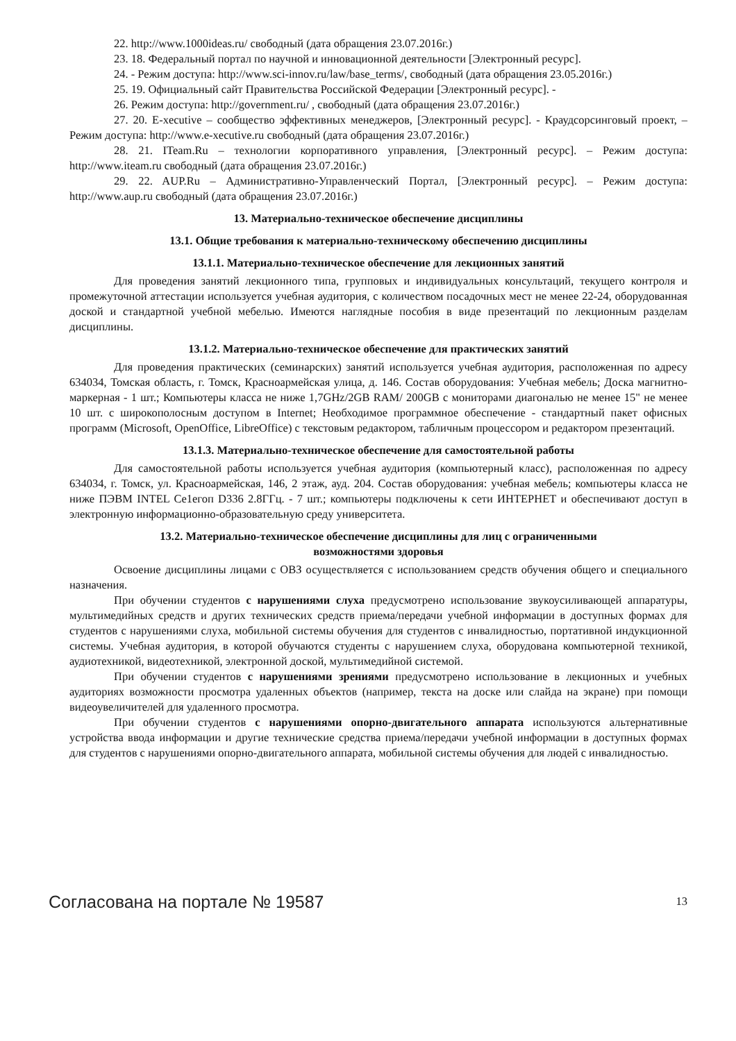22. http://www.1000ideas.ru/ свободный (дата обращения 23.07.2016г.)
23. 18. Федеральный портал по научной и инновационной деятельности [Электронный ресурс].
24. - Режим доступа: http://www.sci-innov.ru/law/base_terms/, свободный (дата обращения 23.05.2016г.)
25. 19. Официальный сайт Правительства Российской Федерации [Электронный ресурс]. -
26. Режим доступа: http://government.ru/ , свободный (дата обращения 23.07.2016г.)
27. 20. E-xecutive – сообщество эффективных менеджеров, [Электронный ресурс]. - Краудсорсинговый проект, – Режим доступа: http://www.e-xecutive.ru свободный (дата обращения 23.07.2016г.)
28. 21. ITeam.Ru – технологии корпоративного управления, [Электронный ресурс]. – Режим доступа: http://www.iteam.ru свободный (дата обращения 23.07.2016г.)
29. 22. AUP.Ru – Административно-Управленческий Портал, [Электронный ресурс]. – Режим доступа: http://www.aup.ru свободный (дата обращения 23.07.2016г.)
13. Материально-техническое обеспечение дисциплины
13.1. Общие требования к материально-техническому обеспечению дисциплины
13.1.1. Материально-техническое обеспечение для лекционных занятий
Для проведения занятий лекционного типа, групповых и индивидуальных консультаций, текущего контроля и промежуточной аттестации используется учебная аудитория, с количеством посадочных мест не менее 22-24, оборудованная доской и стандартной учебной мебелью. Имеются наглядные пособия в виде презентаций по лекционным разделам дисциплины.
13.1.2. Материально-техническое обеспечение для практических занятий
Для проведения практических (семинарских) занятий используется учебная аудитория, расположенная по адресу 634034, Томская область, г. Томск, Красноармейская улица, д. 146. Состав оборудования: Учебная мебель; Доска магнитно-маркерная - 1 шт.; Компьютеры класса не ниже 1,7GHz/2GB RAM/ 200GB с мониторами диагональю не менее 15" не менее 10 шт. с широкополосным доступом в Internet; Необходимое программное обеспечение - стандартный пакет офисных программ (Microsoft, OpenOffice, LibreOffice) с текстовым редактором, табличным процессором и редактором презентаций.
13.1.3. Материально-техническое обеспечение для самостоятельной работы
Для самостоятельной работы используется учебная аудитория (компьютерный класс), расположенная по адресу 634034, г. Томск, ул. Красноармейская, 146, 2 этаж, ауд. 204. Состав оборудования: учебная мебель; компьютеры класса не ниже ПЭВМ INTEL Ce1eгоп D336 2.8ГГц. - 7 шт.; компьютеры подключены к сети ИНТЕРНЕТ и обеспечивают доступ в электронную информационно-образовательную среду университета.
13.2. Материально-техническое обеспечение дисциплины для лиц с ограниченными
возможностями здоровья
Освоение дисциплины лицами с ОВЗ осуществляется с использованием средств обучения общего и специального назначения.
При обучении студентов с нарушениями слуха предусмотрено использование звукоусиливающей аппаратуры, мультимедийных средств и других технических средств приема/передачи учебной информации в доступных формах для студентов с нарушениями слуха, мобильной системы обучения для студентов с инвалидностью, портативной индукционной системы. Учебная аудитория, в которой обучаются студенты с нарушением слуха, оборудована компьютерной техникой, аудиотехникой, видеотехникой, электронной доской, мультимедийной системой.
При обучении студентов с нарушениями зрениями предусмотрено использование в лекционных и учебных аудиториях возможности просмотра удаленных объектов (например, текста на доске или слайда на экране) при помощи видеоувеличителей для удаленного просмотра.
При обучении студентов с нарушениями опорно-двигательного аппарата используются альтернативные устройства ввода информации и другие технические средства приема/передачи учебной информации в доступных формах для студентов с нарушениями опорно-двигательного аппарата, мобильной системы обучения для людей с инвалидностью.
Согласована на портале № 19587 13